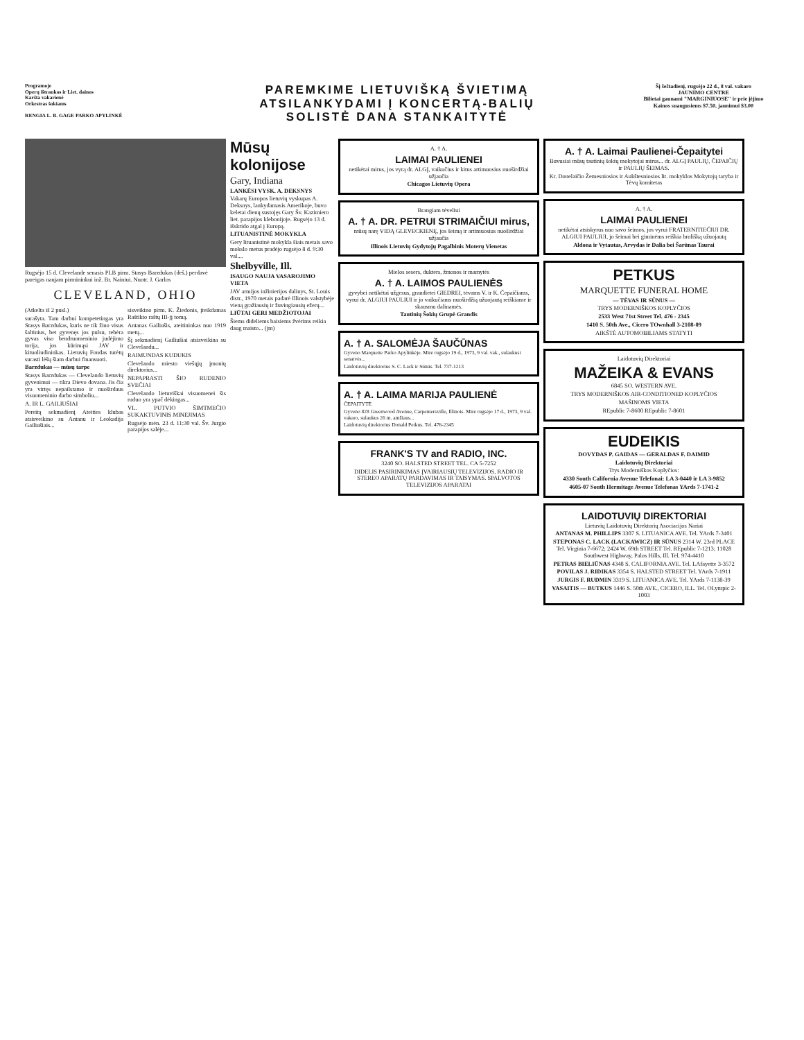Programoje
Operų ištraukos ir Liet. dainos
Karšta vakarienė
Orkestras šokiams
RENGIA L. B. GAGE PARKO APYLINKĖ
PAREMKIME LIETUVIŠKĄ ŠVIETIMĄ
ATSILANKYDAMI Į KONCERTĄ-BALIŲ
SOLISTĖ DANA STANKAITYTĖ
Šį šeštadienį, rugsėjo 22 d., 8 val. vakaro
JAUNIMO CENTRE
Bilietai gaunami "MARGINIUOSE" ir prie įėjimo
Kainos suaugusiems $7.50, jaunimui $3.00
Rugsėjo 15 d. Clevelande senasis PLB pirm. Stasys Barzdukas (deš.) perdavė pareigas naujam pirmininkui inž. Br. Nainiui. Nuotr. J. Garlos
CLEVELAND, OHIO
(Atkelta iš 2 pusl.)
surašyta. Tam darbui kompetetingas yra Stasys Barzdukas, kuris ne tik žino visus šaltinius, bet gyvenęs jos pulsu, tebėra gyvas viso bendruomeninio judėjimo torija, jos kūrimąsi JAV ir kituoliudininkas. Lietuvių Fondas turėtų surasti lėšų šiam darbui finansuoti.
Barzdukas — mūsų tarpe
Stasys Barzdukas — Clevelando lietuvių gyvenimui — tikra Dievo dovana. Jis čia yra virtęs nepailstamo ir nuoširdaus visuomeninio darbo simboliu...
A. IR L. GAILIUŠIAI
Pereitą sekmadienį Ateities klubas atsisveikino su Antanu ir Leokadija Gailiušiais...
sisveikino pirm. K. Žiedonis, įteikdamas Raštikio raštų III-jį tomą.
Antanas Gailiušis, ateitininkas nuo 1919 metų...
Šį sekmadienį Gailiušiai atsisveikina su Clevelandu...
RAIMUNDAS KUDUKIS
Clevelando miesto viešųjų įmonių direktorius...
NEPAPRASTI ŠIO RUDENIO SVEČIAI
Clevelando lietuviškai visuomenei šis ruduo yra ypač dėkingas...
VL. PUTVIO ŠIMTMEČIO SUKAKTUVINIS MINĖJIMAS
Rugsėjo mėn. 23 d. 11:30 val. Šv. Jurgio parapijos salėje...
Mūsų kolonijose
Gary, Indiana
LANKĖSI VYSK. A. DEKSNYS
Vakarų Europos lietuvių vyskupas A. Deksnys, lankydamasis Amerikoje, buvo keletai dienų sustojęs Gary Šv. Kazimiero liet. parapijos klebonijoje. Rugsėjo 13 d. išskrido atgal į Europą.
LITUANISTINĖ MOKYKLA
Gery lituanistinė mokykla šiais metais savo mokslo metus pradėjo rugsėjo 8 d. 9:30 val....
Shelbyville, Ill.
ISAUGO NAUJA VASAROJIMO VIETA
JAV armijos inžinierijos dalinys, St. Louis distr., 1970 metais padarė Illinois valstybėje vieną gražiausių ir žuvingiausių ežerų...
LIŪTAI GERI MEDŽIOTOJAI
Šiems dideliems baisiems žvėrims reikia daug maisto... (jm)
A. † A.
LAIMAI PAULIENEI
netikėtai mirus, jos vyrą dr. ALGĮ, vaikučius ir kitus artimuosius nuoširdžiai užjaučia
Chicagos Lietuvių Opera
Brangiam tėveliui
A. † A. DR. PETRUI STRIMAIČIUI mirus,
mūsų narę VIDĄ GLEVECKIENĘ, jos šeimą ir artimuosius nuoširdžiai užjaučia
Illinois Lietuvių Gydytojų Pagalbinis Moterų Vienetas
Mielos sesers, dukters, žmonos ir mamytės
A. † A. LAIMOS PAULIENĖS
gyvybei netikėtai užgesus, grandietei GIEDREI, tėvams V. ir K. Čepaičiams, vyrui dr. ALGIUI PAULIUI ir jo vaikučiams nuoširdžią užuojautą reiškiame ir skausmu dalinamės.
Tautinių Šokių Grupė Grandis
A. † A. SALOMĖJA ŠAUČŪNAS
Gyveno Marquette Parko Apylinkėje. Mirė rugsėjo 19 d., 1973, 9 val. vak., sulaukusi senatvės...
Laidotuvių direktorius S. C. Lack ir Sūnūs. Tel. 737-1213
A. † A. LAIMA MARIJA PAULIENĖ
ČEPAITYTĖ
Gyveno 828 Greenwood Avenue, Carpentersville, Illinois. Mirė rugsėjo 17 d., 1973, 9 val. vakaro, sulaukus 26 m. amžiaus...
Laidotuvių direktorius Donald Petkus. Tel. 476-2345
FRANK'S TV and RADIO, INC.
3240 SO. HALSTED STREET TEL. CA 5-7252
DIDELIS PASIRINKIMAS ĮVAIRIAUSIŲ TELEVIZIJOS, RADIO IR STEREO APARATŲ PARDAVIMAS IR TAISYMAS. SPALVOTOS TELEVIZIJOS APARATAI
A. † A. Laimai Paulienei-Čepaitytei
Buvusiai mūsų tautinių šokių mokytojai mirus... dr. ALGĮ PAULIŲ, ČEPAIČIŲ ir PAULIŲ ŠEIMAS.
Kr. Donelaičio Žemesniosios ir Aukštesniosios lit. mokyklos Mokytojų taryba ir Tėvų komitetas
A. † A.
LAIMAI PAULIENEI
netikėtai atsiskyrus nuo savo šeimos, jos vyrui FRATERNITIEČIUI DR. ALGIUI PAULIUI, jo šeimai bei giminėms reiškia brolišką užuojautą
Aldona ir Vytautas, Arvydas ir Dalia bei Šarūnas Taurai
PETKUS
MARQUETTE FUNERAL HOME
— TĖVAS IR SŪNUS —
TRYS MODERNIŠKOS KOPLYČIOS
2533 West 71st Street Tel. 476 - 2345
1410 S. 50th Ave., Cicero TOwnhall 3-2108-09
AIKŠTĖ AUTOMOBILIAMS STATYTI
Laidotuvių Direktoriai
MAŽEIKA & EVANS
6845 SO. WESTERN AVE.
TRYS MODERNIŠKOS AIR-CONDITIONED KOPLYČIOS
MAŠINOMS VIETA
REpublic 7-8600 REpublic 7-8601
EUDEIKIS
DOVYDAS P. GAIDAS — GERALDAS F. DAIMID
Laidotuvių Direktoriai
Trys Moderniškos Koplyčios:
4330 South California Avenue Telefonai: LA 3-0440 ir LA 3-9852
4605-07 South Hermitage Avenue Telefonas YArds 7-1741-2
LAIDOTUVIŲ DIREKTORIAI
Lietuvių Laidotuvių Direktorių Asociacijos Nariai
ANTANAS M. PHILLIPS 3307 S. LITUANICA AVE. Tel. YArds 7-3401
STEPONAS C. LACK (LACKAWICZ) IR SŪNUS 2314 W. 23rd PLACE Tel. Virginia 7-6672; 2424 W. 69th STREET Tel. REpublic 7-1213; 11028 Southwest Highway, Palos Hills, Ill. Tel. 974-4410
PETRAS BIELIŪNAS 4348 S. CALIFORNIA AVE. Tel. LAfayette 3-3572
POVILAS J. RIDIKAS 3354 S. HALSTED STREET Tel. YArds 7-1911
JURGIS F. RUDMIN 3319 S. LITUANICA AVE. Tel. YArds 7-1138-39
VASAITIS — BUTKUS 1446 S. 50th AVE., CICERO, ILL. Tel. OLympic 2-1003